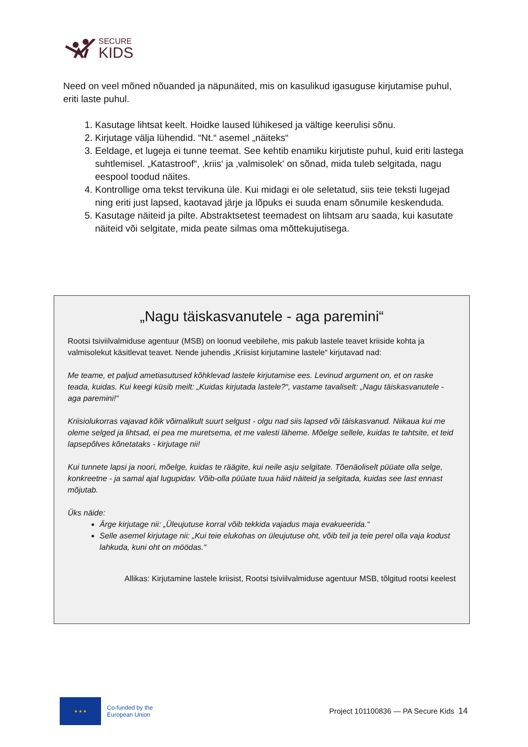SECURE
KIDS
Need on veel mõned nõuanded ja näpunäited, mis on kasulikud igasuguse kirjutamise puhul, eriti laste puhul.
1. Kasutage lihtsat keelt. Hoidke laused lühikesed ja vältige keerulisi sõnu.
2. Kirjutage välja lühendid. “Nt.“ asemel „näiteks“
3. Eeldage, et lugeja ei tunne teemat. See kehtib enamiku kirjutiste puhul, kuid eriti lastega suhtlemisel. „Katastroof“, ‚kriis‘ ja ‚valmisolek‘ on sõnad, mida tuleb selgitada, nagu eespool toodud näites.
4. Kontrollige oma tekst tervikuna üle. Kui midagi ei ole seletatud, siis teie teksti lugejad ning eriti just lapsed, kaotavad järje ja lõpuks ei suuda enam sõnumile keskenduda.
5. Kasutage näiteid ja pilte. Abstraktsetest teemadest on lihtsam aru saada, kui kasutate näiteid või selgitate, mida peate silmas oma mõttekujutisega.
„Nagu täiskasvanutele - aga paremini“
Rootsi tsiviilvalmiduse agentuur (MSB) on loonud veebilehe, mis pakub lastele teavet kriiside kohta ja valmisolekut käsitlevat teavet. Nende juhendis „Kriisist kirjutamine lastele“ kirjutavad nad:
Me teame, et paljud ametiasutused kõhklevad lastele kirjutamise ees. Levinud argument on, et on raske teada, kuidas. Kui keegi küsib meilt: „Kuidas kirjutada lastele?“, vastame tavaliselt: „Nagu täiskasvanutele - aga paremini!“
Kriisiolukorras vajavad kõik võimalikult suurt selgust - olgu nad siis lapsed või täiskasvanud. Niikaua kui me oleme selged ja lihtsad, ei pea me muretsema, et me valesti läheme. Mõelge sellele, kuidas te tahtsite, et teid lapsepõlves kõnetataks - kirjutage nii!
Kui tunnete lapsi ja noori, mõelge, kuidas te räägite, kui neile asju selgitate. Tõenäoliselt püüate olla selge, konkreetne - ja samal ajal lugupidav. Võib-olla püüate tuua häid näiteid ja selgitada, kuidas see last ennast mõjutab.
Üks näide:
Ärge kirjutage nii: „Üleujutuse korral võib tekkida vajadus maja evakueerida.“
Selle asemel kirjutage nii: „Kui teie elukohas on üleujutuse oht, võib teil ja teie perel olla vaja kodust lahkuda, kuni oht on möödas.“
Allikas: Kirjutamine lastele kriisist, Rootsi tsiviilvalmiduse agentuur MSB, tõlgitud rootsi keelest
★ ★ ★
Co-funded by the
European Union
Project 101100836 — PA Secure Kids 14